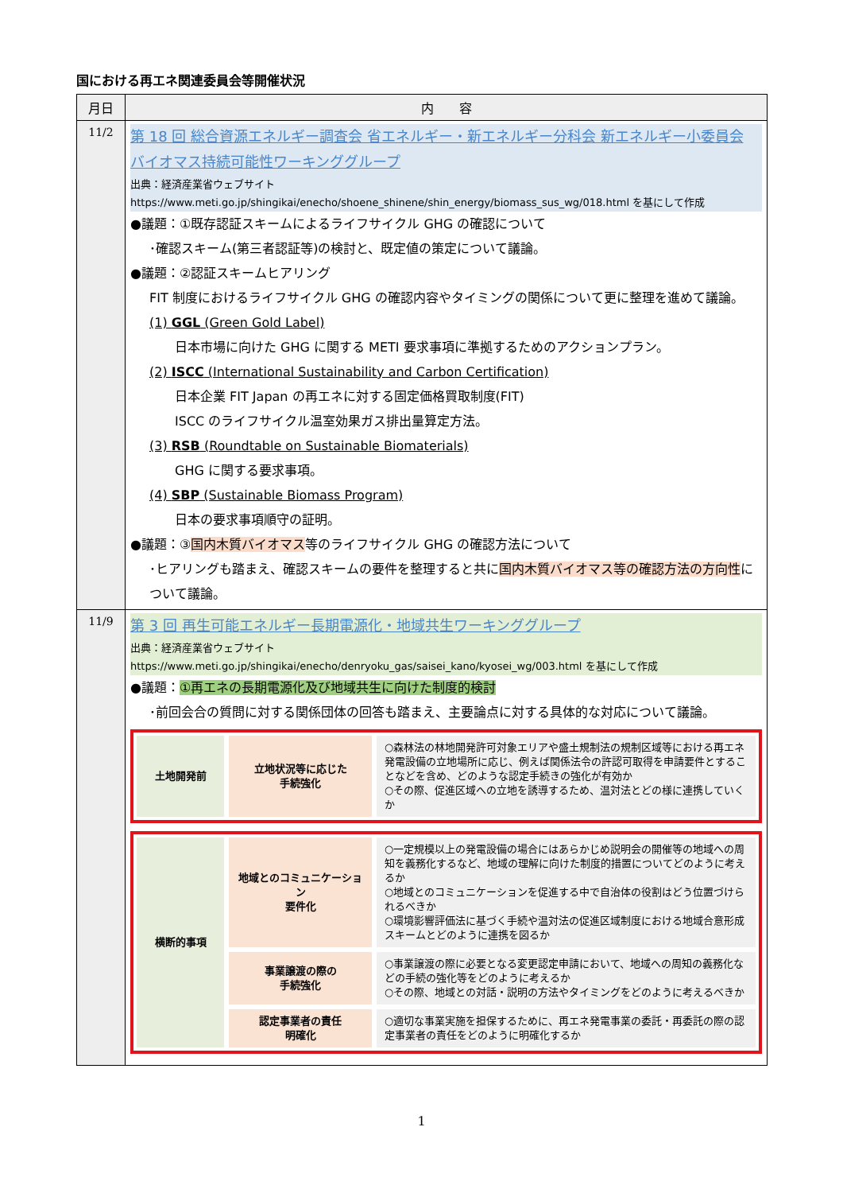国における再エネ関連委員会等開催状況
| 月日 | 内 容 |
| --- | --- |
| 11/2 | 第 18 回 総合資源エネルギー調査会 省エネルギー・新エネルギー分科会 新エネルギー小委員会 バイオマス持続可能性ワーキンググループ 出典：経済産業省ウェブサイト https://www.meti.go.jp/shingikai/enecho/shoene_shinene/shin_energy/biomass_sus_wg/018.html を基にして作成 ●議題：①既存認証スキームによるライフサイクル GHG の確認について ･確認スキーム(第三者認証等)の検討と、既定値の策定について議論。 ●議題：②認証スキームヒアリング FIT 制度におけるライフサイクル GHG の確認内容やタイミングの関係について更に整理を進めて議論。 (1) GGL (Green Gold Label) 日本市場に向けた GHG に関する METI 要求事項に準拠するためのアクションプラン。 (2) ISCC (International Sustainability and Carbon Certification) 日本企業 FIT Japan の再エネに対する固定価格買取制度(FIT) ISCC のライフサイクル温室効果ガス排出量算定方法。 (3) RSB (Roundtable on Sustainable Biomaterials) GHG に関する要求事項。 (4) SBP (Sustainable Biomass Program) 日本の要求事項順守の証明。 ●議題：③ 国内木質バイオマス 等のライフサイクル GHG の確認方法について ･ヒアリングも踏まえ、確認スキームの要件を整理すると共に 国内木質バイオマス等の確認方法の方向性 について議論。 |
| 11/9 | 第 3 回 再生可能エネルギー長期電源化・地域共生ワーキンググループ 出典：経済産業省ウェブサイト https://www.meti.go.jp/shingikai/enecho/denryoku_gas/saisei_kano/kyosei_wg/003.html を基にして作成 ●議題： ①再エネの長期電源化及び地域共生に向けた制度的検討 ･前回会合の質問に対する関係団体の回答も踏まえ、主要論点に対する具体的な対応について議論。 土地開発前 立地状況等に応じた 手続強化 ○森林法の林地開発許可対象エリアや盛土規制法の規制区域等における再エネ発電設備の立地場所に応じ、例えば関係法令の許認可取得を申請要件とすることなどを含め、どのような認定手続きの強化が有効か ○その際、促進区域への立地を誘導するため、温対法とどの様に連携していくか 横断的事項 地域とのコミュニケーション 要件化 ○一定規模以上の発電設備の場合にはあらかじめ説明会の開催等の地域への周知を義務化するなど、地域の理解に向けた制度的措置についてどのように考えるか ○地域とのコミュニケーションを促進する中で自治体の役割はどう位置づけられるべきか ○環境影響評価法に基づく手続や温対法の促進区域制度における地域合意形成スキームとどのように連携を図るか 事業譲渡の際の 手続強化 ○事業譲渡の際に必要となる変更認定申請において、地域への周知の義務化などの手続の強化等をどのように考えるか ○その際、地域との対話・説明の方法やタイミングをどのように考えるべきか 認定事業者の責任 明確化 ○適切な事業実施を担保するために、再エネ発電事業の委託・再委託の際の認定事業者の責任をどのように明確化するか |
1